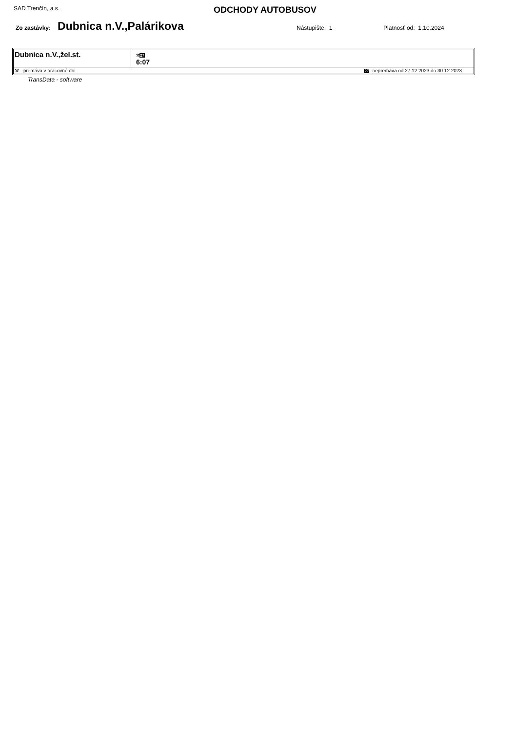SAD Trenčín, a.s.
ODCHODY AUTOBUSOV
Zo zastávky: Dubnica n.V.,Palárikova Nástupište: 1 Platnosť od: 1.10.2024
| Dubnica n.V.,žel.st. | ⚒ 27 6:07 |
| ⚒ -premáva v pracovné dni | 27 -nepremáva od 27.12.2023 do 30.12.2023 |
TransData - software